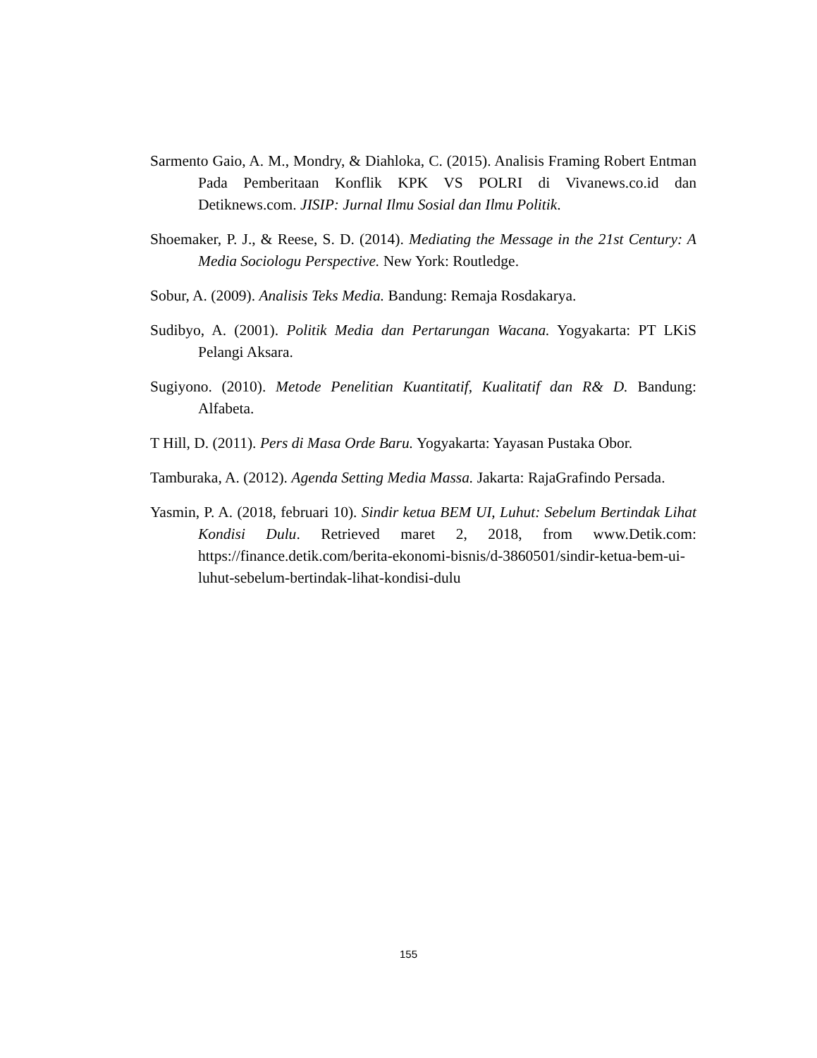Sarmento Gaio, A. M., Mondry, & Diahloka, C. (2015). Analisis Framing Robert Entman Pada Pemberitaan Konflik KPK VS POLRI di Vivanews.co.id dan Detiknews.com. JISIP: Jurnal Ilmu Sosial dan Ilmu Politik.
Shoemaker, P. J., & Reese, S. D. (2014). Mediating the Message in the 21st Century: A Media Sociologu Perspective. New York: Routledge.
Sobur, A. (2009). Analisis Teks Media. Bandung: Remaja Rosdakarya.
Sudibyo, A. (2001). Politik Media dan Pertarungan Wacana. Yogyakarta: PT LKiS Pelangi Aksara.
Sugiyono. (2010). Metode Penelitian Kuantitatif, Kualitatif dan R& D. Bandung: Alfabeta.
T Hill, D. (2011). Pers di Masa Orde Baru. Yogyakarta: Yayasan Pustaka Obor.
Tamburaka, A. (2012). Agenda Setting Media Massa. Jakarta: RajaGrafindo Persada.
Yasmin, P. A. (2018, februari 10). Sindir ketua BEM UI, Luhut: Sebelum Bertindak Lihat Kondisi Dulu. Retrieved maret 2, 2018, from www.Detik.com: https://finance.detik.com/berita-ekonomi-bisnis/d-3860501/sindir-ketua-bem-ui-luhut-sebelum-bertindak-lihat-kondisi-dulu
155